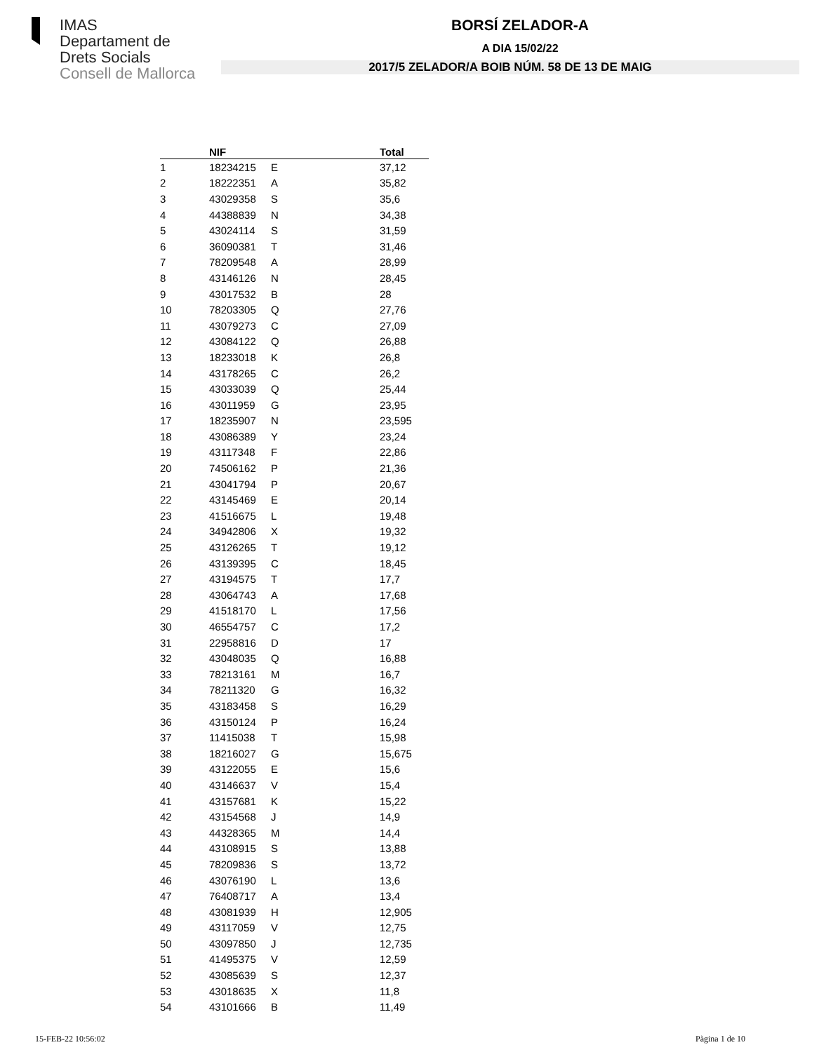IMAS
Departament de
Drets Socials
Consell de Mallorca
BORSÍ ZELADOR-A
A DIA 15/02/22
2017/5 ZELADOR/A BOIB NÚM. 58 DE 13 DE MAIG
| | NIF | | Total |
| --- | --- | --- | --- |
| 1 | 18234215 | E | 37,12 |
| 2 | 18222351 | A | 35,82 |
| 3 | 43029358 | S | 35,6 |
| 4 | 44388839 | N | 34,38 |
| 5 | 43024114 | S | 31,59 |
| 6 | 36090381 | T | 31,46 |
| 7 | 78209548 | A | 28,99 |
| 8 | 43146126 | N | 28,45 |
| 9 | 43017532 | B | 28 |
| 10 | 78203305 | Q | 27,76 |
| 11 | 43079273 | C | 27,09 |
| 12 | 43084122 | Q | 26,88 |
| 13 | 18233018 | K | 26,8 |
| 14 | 43178265 | C | 26,2 |
| 15 | 43033039 | Q | 25,44 |
| 16 | 43011959 | G | 23,95 |
| 17 | 18235907 | N | 23,595 |
| 18 | 43086389 | Y | 23,24 |
| 19 | 43117348 | F | 22,86 |
| 20 | 74506162 | P | 21,36 |
| 21 | 43041794 | P | 20,67 |
| 22 | 43145469 | E | 20,14 |
| 23 | 41516675 | L | 19,48 |
| 24 | 34942806 | X | 19,32 |
| 25 | 43126265 | T | 19,12 |
| 26 | 43139395 | C | 18,45 |
| 27 | 43194575 | T | 17,7 |
| 28 | 43064743 | A | 17,68 |
| 29 | 41518170 | L | 17,56 |
| 30 | 46554757 | C | 17,2 |
| 31 | 22958816 | D | 17 |
| 32 | 43048035 | Q | 16,88 |
| 33 | 78213161 | M | 16,7 |
| 34 | 78211320 | G | 16,32 |
| 35 | 43183458 | S | 16,29 |
| 36 | 43150124 | P | 16,24 |
| 37 | 11415038 | T | 15,98 |
| 38 | 18216027 | G | 15,675 |
| 39 | 43122055 | E | 15,6 |
| 40 | 43146637 | V | 15,4 |
| 41 | 43157681 | K | 15,22 |
| 42 | 43154568 | J | 14,9 |
| 43 | 44328365 | M | 14,4 |
| 44 | 43108915 | S | 13,88 |
| 45 | 78209836 | S | 13,72 |
| 46 | 43076190 | L | 13,6 |
| 47 | 76408717 | A | 13,4 |
| 48 | 43081939 | H | 12,905 |
| 49 | 43117059 | V | 12,75 |
| 50 | 43097850 | J | 12,735 |
| 51 | 41495375 | V | 12,59 |
| 52 | 43085639 | S | 12,37 |
| 53 | 43018635 | X | 11,8 |
| 54 | 43101666 | B | 11,49 |
15-FEB-22 10:56:02 Pàgina 1 de 10